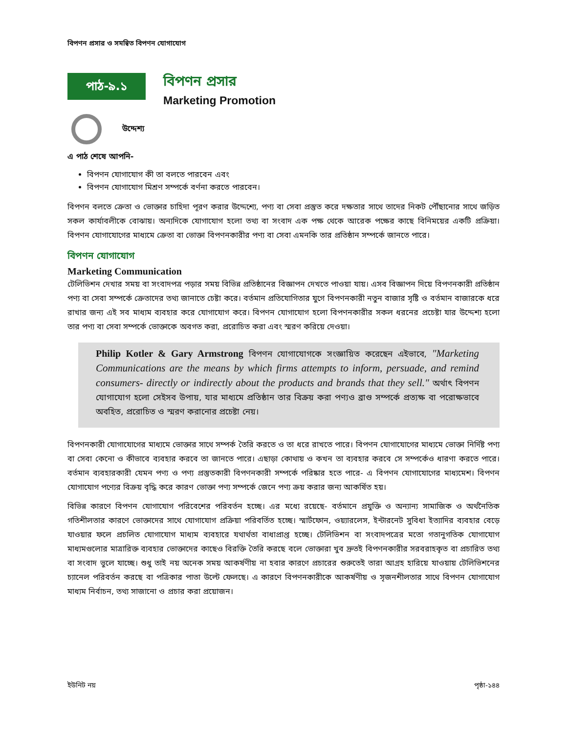বিপণন প্রসার ও সমন্বিত বিপণন যোগাযোগ
পাঠ-৯.১
বিপণন প্রসার
Marketing Promotion
উদ্দেশ্য
এ পাঠ শেষে আপনি-
বিপণন যোগাযোগ কী তা বলতে পারবেন এবং
বিপণন যোগাযোগ মিশ্রণ সম্পর্কে বর্ণনা করতে পারবেন।
বিপণন বলতে ক্রেতা ও ভোক্তার চাহিদা পূরণ করার উদ্দেশ্যে, পণ্য বা সেবা প্রস্তুত করে দক্ষতার সাথে তাদের নিকট পৌঁছানোর সাথে জড়িত সকল কার্যাবলীকে বোঝায়। অন্যদিকে যোগাযোগ হলো তথ্য বা সংবাদ এক পক্ষ থেকে আরেক পক্ষের কাছে বিনিময়ের একটি প্রক্রিয়া। বিপণন যোগাযোগের মাধ্যমে ক্রেতা বা ভোক্তা বিপণনকারীর পণ্য বা সেবা এমনকি তার প্রতিষ্ঠান সম্পর্কে জানতে পারে।
বিপণন যোগাযোগ
Marketing Communication
টেলিভিশন দেখার সময় বা সংবাদপত্র পড়ার সময় বিভিন্ন প্রতিষ্ঠানের বিজ্ঞাপন দেখতে পাওয়া যায়। এসব বিজ্ঞাপন দিয়ে বিপণনকারী প্রতিষ্ঠান পণ্য বা সেবা সম্পর্কে ক্রেতাদের তথ্য জানাতে চেষ্টা করে। বর্তমান প্রতিযোগিতার যুগে বিপণনকারী নতুন বাজার সৃষ্টি ও বর্তমান বাজারকে ধরে রাখার জন্য এই সব মাধ্যম ব্যবহার করে যোগাযোগ করে। বিপণন যোগাযোগ হলো বিপণনকারীর সকল ধরনের প্রচেষ্টা যার উদ্দেশ্য হলো তার পণ্য বা সেবা সম্পর্কে ভোক্তাকে অবগত করা, প্ররোচিত করা এবং স্মরণ করিয়ে দেওয়া।
Philip Kotler & Gary Armstrong বিপণন যোগাযোগকে সংজ্ঞায়িত করেছেন এইভাবে, "Marketing Communications are the means by which firms attempts to inform, persuade, and remind consumers- directly or indirectly about the products and brands that they sell." অর্থাৎ বিপণন যোগাযোগ হলো সেইসব উপায়, যার মাধ্যমে প্রতিষ্ঠান তার বিক্রয় করা পণ্যও ব্রাণ্ড সম্পর্কে প্রত্যক্ষ বা পরোক্ষভাবে অবহিত, প্ররোচিত ও স্মরণ করানোর প্রচেষ্টা নেয়।
বিপণনকারী যোগাযোগের মাধ্যমে ভোক্তার সাথে সম্পর্ক তৈরি করতে ও তা ধরে রাখতে পারে। বিপণন যোগাযোগের মাধ্যমে ভোক্তা নির্দিষ্ট পণ্য বা সেবা কেনো ও কীভাবে ব্যবহার করবে তা জানতে পারে। এছাড়া কোথায় ও কখন তা ব্যবহার করবে সে সম্পর্কেও ধারণা করতে পারে। বর্তমান ব্যবহারকারী যেমন পণ্য ও পণ্য প্রস্তুতকারী বিপণনকারী সম্পর্কে পরিষ্কার হতে পারে- এ বিপণন যোগাযোগের মাধ্যমেশ। বিপণন যোগাযোগ পণ্যের বিক্রয় বৃদ্ধি করে কারণ ভোক্তা পণ্য সম্পর্কে জেনে পণ্য ক্রয় করার জন্য আকর্ষিত হয়।
বিভিন্ন কারণে বিপণন যোগাযোগ পরিবেশের পরিবর্তন হচ্ছে। এর মধ্যে রয়েছে- বর্তমানে প্রযুক্তি ও অন্যান্য সামাজিক ও অর্থনৈতিক গতিশীলতার কারণে ভোক্তাদের সাথে যোগাযোগ প্রক্রিয়া পরিবর্তিত হচ্ছে। স্মার্টফোন, ওয়্যারলেস, ইন্টারনেট সুবিধা ইত্যাদির ব্যবহার বেড়ে যাওয়ার ফলে প্রচলিত যোগাযোগ মাধ্যম ব্যবহারে যথার্থতা বাধাপ্রাপ্ত হচ্ছে। টেলিভিশন বা সংবাদপত্রের মতো গতানুগতিক যোগাযোগ মাধ্যমগুলোর মাত্রারিক্ত ব্যবহার ভোক্তাদের কাছেও বিরক্তি তৈরি করছে বলে ভোক্তারা খুব দ্রুতই বিপণনকারীর সরবরাহকৃত বা প্রচারিত তথ্য বা সংবাদ ভুলে যাচ্ছে। শুধু তাই নয় অনেক সময় আকর্ষণীয় না হবার কারণে প্রচারের শুরুতেই তারা আগ্রহ হারিয়ে যাওয়ায় টেলিভিশনের চ্যানেল পরিবর্তন করছে বা পত্রিকার পাতা উল্টে ফেলছে। এ কারণে বিপণনকারীকে আকর্ষণীয় ও সৃজনশীলতার সাথে বিপণন যোগাযোগ মাধ্যম নির্বাচন, তথ্য সাজানো ও প্রচার করা প্রয়োজন।
ইউনিট নয় পৃষ্ঠা-১৪৪